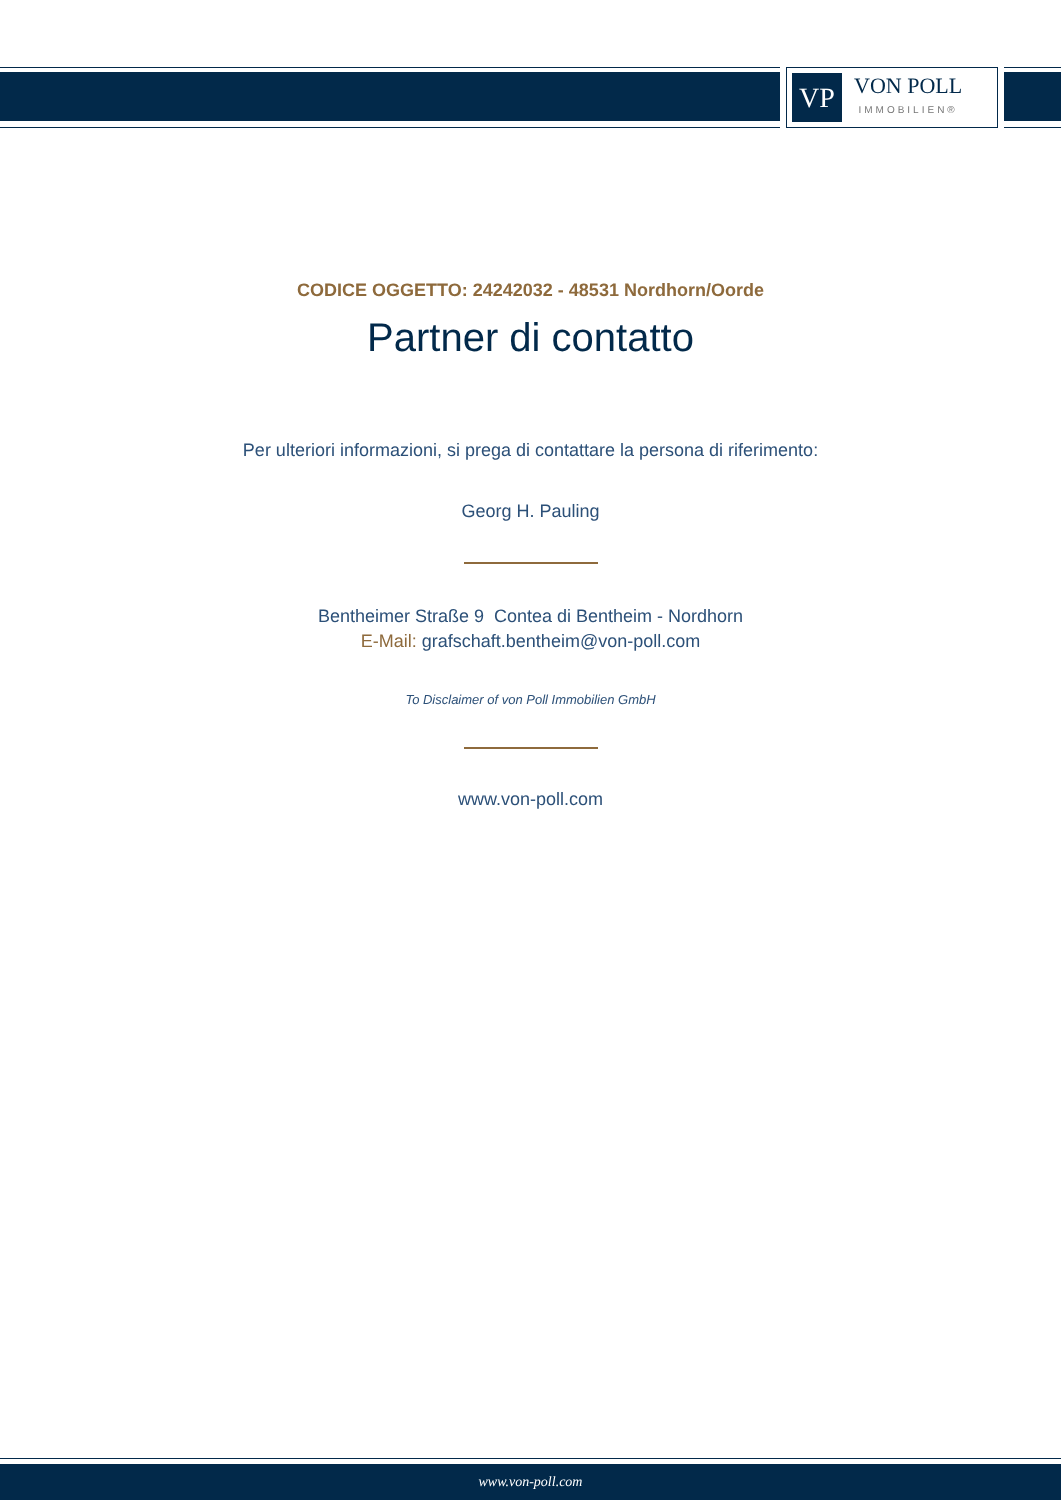VP
VON POLL
IMMOBILIEN®
CODICE OGGETTO: 24242032 - 48531 Nordhorn/Oorde
Partner di contatto
Per ulteriori informazioni, si prega di contattare la persona di riferimento:
Georg H. Pauling
Bentheimer Straße 9 Contea di Bentheim - Nordhorn
E-Mail: grafschaft.bentheim@von-poll.com
To Disclaimer of von Poll Immobilien GmbH
www.von-poll.com
www.von-poll.com